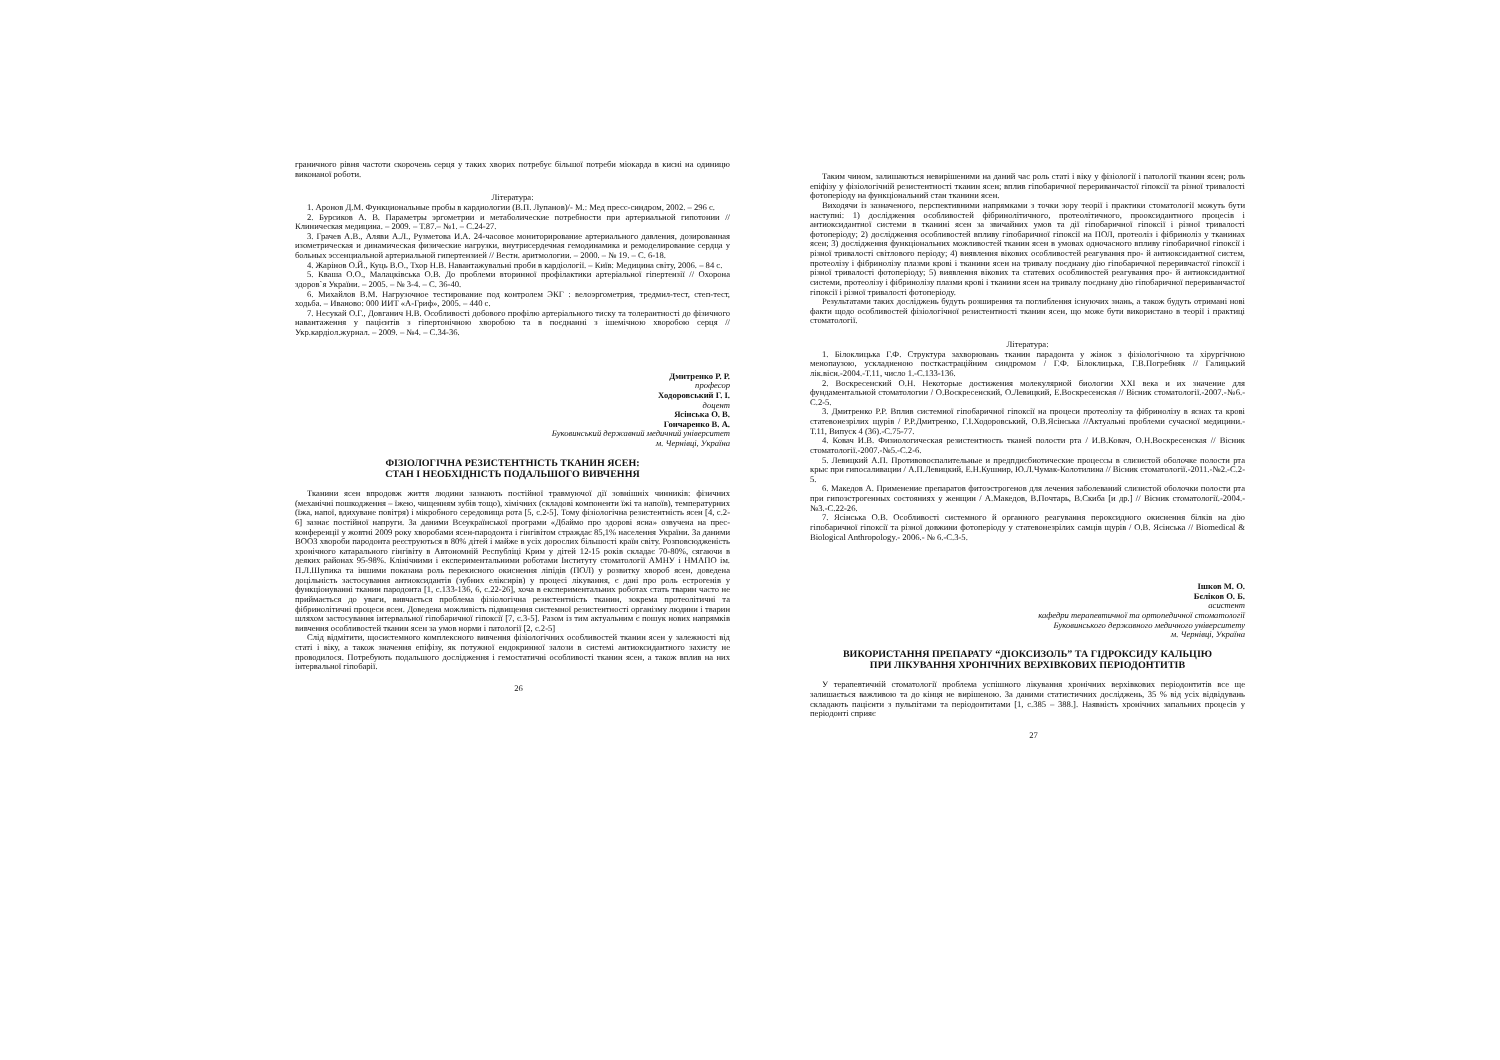граничного рівня частоти скорочень серця у таких хворих потребує більшої потреби міокарда в кисні на одиницю виконаної роботи.
Література:
1. Аронов Д.М. Функциональные пробы в кардиологии (В.П. Лупанов)/- М.: Мед пресс-синдром, 2002. – 296 с.
2. Бурсиков А. В. Параметры эргометрии и метаболические потребности при артериальной гипотонии // Клиническая медицина. – 2009. – Т.87.– №1. – С.24-27.
3. Грачев А.В., Аляви А.Л., Рузметова И.А. 24-часовое мониторирование артериального давления, дозированная изометрическая и динамическая физические нагрузки, внутрисердечная гемодинамика и ремоделирование сердца у больных эссенциальной артериальной гипертензией // Вестн. аритмологии. – 2000. – № 19. – С. 6-18.
4. Жарінов О.Й., Куць В.О., Тхор Н.В. Навантажувальні проби в кардіології. – Київ: Медицина світу, 2006. – 84 с.
5. Кваша О.О., Малацківська О.В. До проблеми вторинної профілактики артеріальної гіпертензії // Охорона здоров`я України. – 2005. – № 3-4. – С. 36-40.
6. Михайлов В.М. Нагрузочное тестирование под контролем ЭКГ : велоэргометрия, тредмил-тест, степ-тест, ходьба. – Иваново: 000 ИИТ «А-Гриф», 2005. – 440 с.
7. Несукай О.Г., Довганич Н.В. Особливості добового профілю артеріального тиску та толерантності до фізичного навантаження у пацієнтів з гіпертонічною хворобою та в поєднанні з ішемічною хворобою серця // Укр.кардіол.журнал. – 2009. – №4. – С.34-36.
Дмитренко Р. Р.
професор
Ходоровський Г. І.
доцент
Ясінська О. В.
Гончаренко В. А.
Буковинський державний медичний університет
м. Чернівці, Україна
ФІЗІОЛОГІЧНА РЕЗИСТЕНТНІСТЬ ТКАНИН ЯСЕН:
СТАН І НЕОБХІДНІСТЬ ПОДАЛЬШОГО ВИВЧЕННЯ
Тканини ясен впродовж життя людини зазнають постійної травмуючої дії зовнішніх чинників: фізичних (механічні пошкодження – їжею, чищенням зубів тощо), хімічних (складові компоненти їжі та напоїв), температурних (їжа, напої, вдихуване повітря) і мікробного середовища рота [5, с.2-5]. Тому фізіологічна резистентність ясен [4, с.2-6] зазнає постійної напруги. За даними Всеукраїнської програми «Дбаймо про здорові ясна» озвучена на прес-конференції у жовтні 2009 року хворобами ясен-пародонта і гінгівітом страждає 85,1% населення України. За даними ВООЗ хвороби пародонта реєструються в 80% дітей і майже в усіх дорослих більшості країн світу. Розповсюдженість хронічного катарального гінгівіту в Автономній Республіці Крим у дітей 12-15 років складає 70-80%, сягаючи в деяких районах 95-98%. Клінічними і експериментальними роботами Інституту стоматології АМНУ і НМАПО ім. П.Л.Шупика та іншими показана роль перекисного окиснення ліпідів (ПОЛ) у розвитку хвороб ясен, доведена доцільність застосування антиоксидантів (зубних еліксирів) у процесі лікування, є дані про роль естрогенів у функціонуванні тканин пародонта [1, с.133-136, 6, с.22-26], хоча в експериментальних роботах стать тварин часто не приймається до уваги, вивчається проблема фізіологічна резистентність тканин, зокрема протеолітичні та фібринолітичні процеси ясен. Доведена можливість підвищення системної резистентності організму людини і тварин шляхом застосування інтервальної гіпобаричної гіпоксії [7, с.3-5]. Разом із тим актуальним є пошук нових напрямків вивчення особливостей тканин ясен за умов норми і патології [2, с.2-5]
Слід відмітити, щосистемного комплексного вивчення фізіологічних особливостей тканин ясен у залежності від статі і віку, а також значення епіфізу, як потужної ендокринної залози в системі антиоксидантного захисту не проводилося. Потребують подальшого дослідження і гемостатичні особливості тканин ясен, а також вплив на них інтервальної гіпобарії.
26
Таким чином, залишаються невирішеними на даний час роль статі і віку у фізіології і патології тканин ясен; роль епіфізу у фізіологічній резистентності тканин ясен; вплив гіпобаричної перериванчастої гіпоксії та різної тривалості фотоперіоду на функціональний стан тканини ясен.
Виходячи із зазначеного, перспективними напрямками з точки зору теорії і практики стоматології можуть бути наступні: 1) дослідження особливостей фібринолітичного, протеолітичного, прооксидантного процесів і антиоксидантної системи в тканині ясен за звичайних умов та дії гіпобаричної гіпоксії і різної тривалості фотоперіоду; 2) дослідження особливостей впливу гіпобаричної гіпоксії на ПОЛ, протеоліз і фібриноліз у тканинах ясен; 3) дослідження функціональних можливостей тканин ясен в умовах одночасного впливу гіпобаричної гіпоксії і різної тривалості світлового періоду; 4) виявлення вікових особливостей реагування про- й антиоксидантної систем, протеолізу і фібринолізу плазми крові і тканини ясен на тривалу поєднану дію гіпобаричної переривчастої гіпоксії і різної тривалості фотоперіоду; 5) виявлення вікових та статевих особливостей реагування про- й антиоксидантної системи, протеолізу і фібринолізу плазми крові і тканини ясен на тривалу поєднану дію гіпобаричної перериванчастої гіпоксії і різної тривалості фотоперіоду.
Результатами таких досліджень будуть розширення та поглиблення існуючих знань, а також будуть отримані нові факти щодо особливостей фізіологічної резистентності тканин ясен, що може бути використано в теорії і практиці стоматології.
Література:
1. Білоклицька Г.Ф. Структура захворювань тканин парадонта у жінок з фізіологічною та хірургічною менопаузою, ускладненою посткастраційним синдромом / Г.Ф. Білоклицька, Г.В.Погребняк // Галицький лік.вісн.-2004.-Т.11, число 1.-С.133-136.
2. Воскресенский О.Н. Некоторые достижения молекулярной биологии XXI века и их значение для фундаментальной стоматологии / О.Воскресенский, О.Левицкий, Е.Воскресенская // Вісник стоматології.-2007.-№6.-С.2-5.
3. Дмитренко Р.Р. Вплив системної гіпобаричної гіпоксії на процеси протеолізу та фібринолізу в яснах та крові статевонезрілих щурів / Р.Р.Дмитренко, Г.І.Ходоровський, О.В.Ясінська //Актуальні проблеми сучасної медицини.-Т.11, Випуск 4 (36).-С.75-77.
4. Ковач И.В. Физиологическая резистентность тканей полости рта / И.В.Ковач, О.Н.Воскресенская // Вісник стоматології.-2007.-№5.-С.2-6.
5. Левицкий А.П. Противовоспалительные и предпдисбиотические процессы в слизистой оболочке полости рта крыс при гипосаливации / А.П.Левицкий, Е.Н.Кушнир, Ю.Л.Чумак-Колотилина // Вісник стоматології.-2011.-№2.-С.2-5.
6. Македов А. Применение препаратов фитоэстрогенов для лечения заболеваний слизистой оболочки полости рта при гипоэстрогенных состояниях у женщин / А.Македов, В.Почтарь, В.Скиба [и др.] // Вісник стоматології.-2004.-№3.-С.22-26.
7. Ясінська О.В. Особливості системного й органного реагування пероксидного окиснення білків на дію гіпобаричної гіпоксії та різної довжини фотоперіоду у статевонезрілих самців щурів / О.В. Ясінська // Biomedical & Biological Anthropology.- 2006.- № 6.-С.3-5.
Ішков М. О.
Бєліков О. Б.
асистент
кафедри терапевтичної та ортопедичної стоматології
Буковинського державного медичного університету
м. Чернівці, Україна
ВИКОРИСТАННЯ ПРЕПАРАТУ “ДІОКСИЗОЛЬ” ТА ГІДРОКСИДУ КАЛЬЦІЮ
ПРИ ЛІКУВАННЯ ХРОНІЧНИХ ВЕРХІВКОВИХ ПЕРІОДОНТИТІВ
У терапевтичній стоматології проблема успішного лікування хронічних верхівкових періодонтитів все ще залишається важливою та до кінця не вирішеною. За даними статистичних досліджень, 35 % від усіх відвідувань складають пацієнти з пульпітами та періодонтитами [1, с.385 – 388.]. Наявність хронічних запальних процесів у періодонті сприяє
27